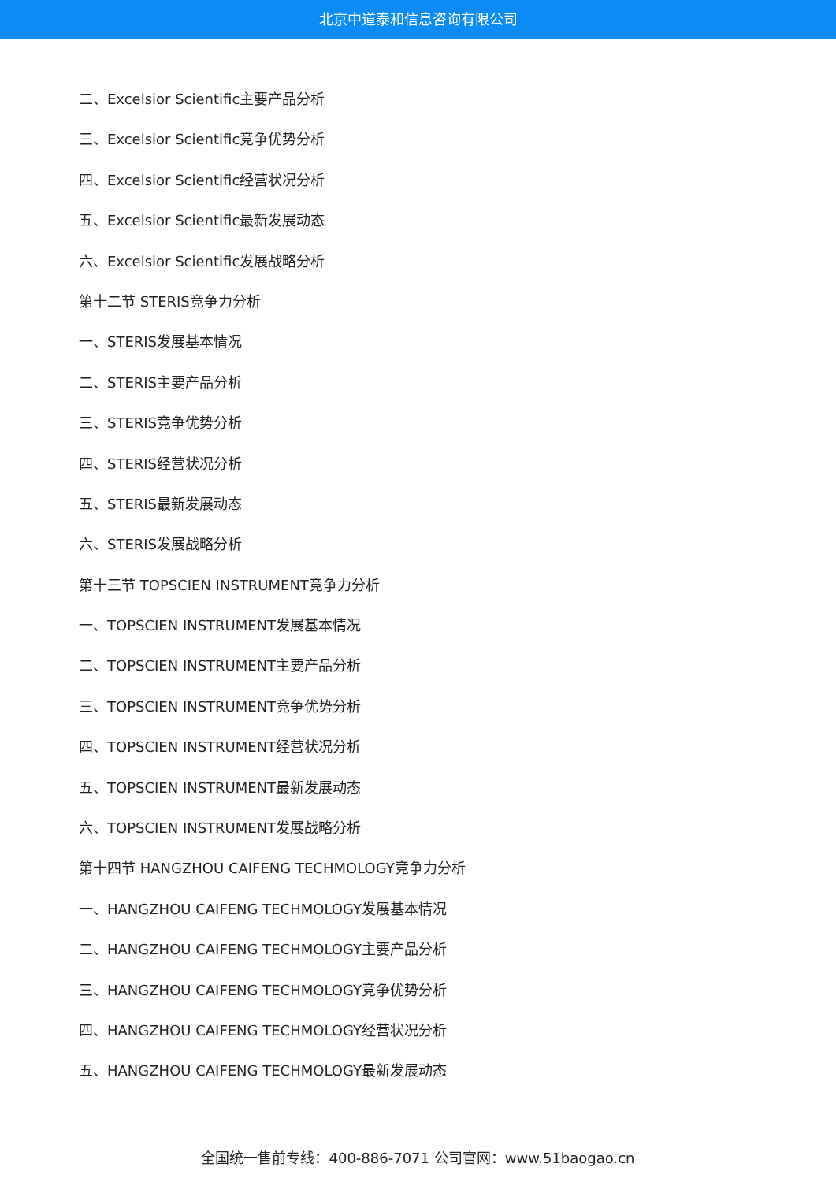北京中道泰和信息咨询有限公司
二、Excelsior Scientific主要产品分析
三、Excelsior Scientific竞争优势分析
四、Excelsior Scientific经营状况分析
五、Excelsior Scientific最新发展动态
六、Excelsior Scientific发展战略分析
第十二节 STERIS竞争力分析
一、STERIS发展基本情况
二、STERIS主要产品分析
三、STERIS竞争优势分析
四、STERIS经营状况分析
五、STERIS最新发展动态
六、STERIS发展战略分析
第十三节 TOPSCIEN INSTRUMENT竞争力分析
一、TOPSCIEN INSTRUMENT发展基本情况
二、TOPSCIEN INSTRUMENT主要产品分析
三、TOPSCIEN INSTRUMENT竞争优势分析
四、TOPSCIEN INSTRUMENT经营状况分析
五、TOPSCIEN INSTRUMENT最新发展动态
六、TOPSCIEN INSTRUMENT发展战略分析
第十四节 HANGZHOU CAIFENG TECHMOLOGY竞争力分析
一、HANGZHOU CAIFENG TECHMOLOGY发展基本情况
二、HANGZHOU CAIFENG TECHMOLOGY主要产品分析
三、HANGZHOU CAIFENG TECHMOLOGY竞争优势分析
四、HANGZHOU CAIFENG TECHMOLOGY经营状况分析
五、HANGZHOU CAIFENG TECHMOLOGY最新发展动态
全国统一售前专线：400-886-7071 公司官网：www.51baogao.cn